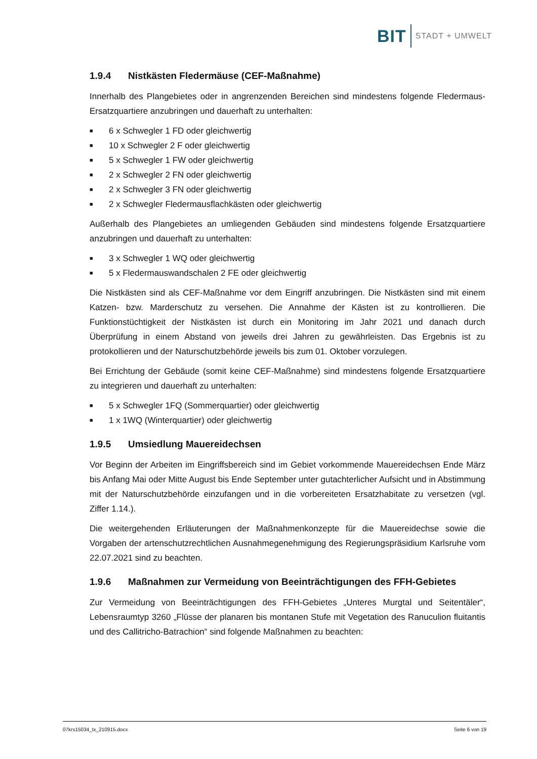BIT STADT + UMWELT
1.9.4 Nistkästen Fledermäuse (CEF-Maßnahme)
Innerhalb des Plangebietes oder in angrenzenden Bereichen sind mindestens folgende Fledermaus-Ersatzquartiere anzubringen und dauerhaft zu unterhalten:
■ 6 x Schwegler 1 FD oder gleichwertig
■ 10 x Schwegler 2 F oder gleichwertig
■ 5 x Schwegler 1 FW oder gleichwertig
■ 2 x Schwegler 2 FN oder gleichwertig
■ 2 x Schwegler 3 FN oder gleichwertig
■ 2 x Schwegler Fledermausflachkästen oder gleichwertig
Außerhalb des Plangebietes an umliegenden Gebäuden sind mindestens folgende Ersatzquartiere anzubringen und dauerhaft zu unterhalten:
■ 3 x Schwegler 1 WQ oder gleichwertig
■ 5 x Fledermauswandschalen 2 FE oder gleichwertig
Die Nistkästen sind als CEF-Maßnahme vor dem Eingriff anzubringen. Die Nistkästen sind mit einem Katzen- bzw. Marderschutz zu versehen. Die Annahme der Kästen ist zu kontrollieren. Die Funktionstüchtigkeit der Nistkästen ist durch ein Monitoring im Jahr 2021 und danach durch Überprüfung in einem Abstand von jeweils drei Jahren zu gewährleisten. Das Ergebnis ist zu protokollieren und der Naturschutzbehörde jeweils bis zum 01. Oktober vorzulegen.
Bei Errichtung der Gebäude (somit keine CEF-Maßnahme) sind mindestens folgende Ersatzquartiere zu integrieren und dauerhaft zu unterhalten:
■ 5 x Schwegler 1FQ (Sommerquartier) oder gleichwertig
■ 1 x 1WQ (Winterquartier) oder gleichwertig
1.9.5 Umsiedlung Mauereidechsen
Vor Beginn der Arbeiten im Eingriffsbereich sind im Gebiet vorkommende Mauereidechsen Ende März bis Anfang Mai oder Mitte August bis Ende September unter gutachterlicher Aufsicht und in Abstimmung mit der Naturschutzbehörde einzufangen und in die vorbereiteten Ersatzhabitate zu versetzen (vgl. Ziffer 1.14.).
Die weitergehenden Erläuterungen der Maßnahmenkonzepte für die Mauereidechse sowie die Vorgaben der artenschutzrechtlichen Ausnahmegenehmigung des Regierungspräsidium Karlsruhe vom 22.07.2021 sind zu beachten.
1.9.6 Maßnahmen zur Vermeidung von Beeinträchtigungen des FFH-Gebietes
Zur Vermeidung von Beeinträchtigungen des FFH-Gebietes „Unteres Murgtal und Seitentäler“, Lebensraumtyp 3260 „Flüsse der planaren bis montanen Stufe mit Vegetation des Ranuculion fluitantis und des Callitricho-Batrachion“ sind folgende Maßnahmen zu beachten:
07krs15034_tx_210915.docx Seite 6 von 19